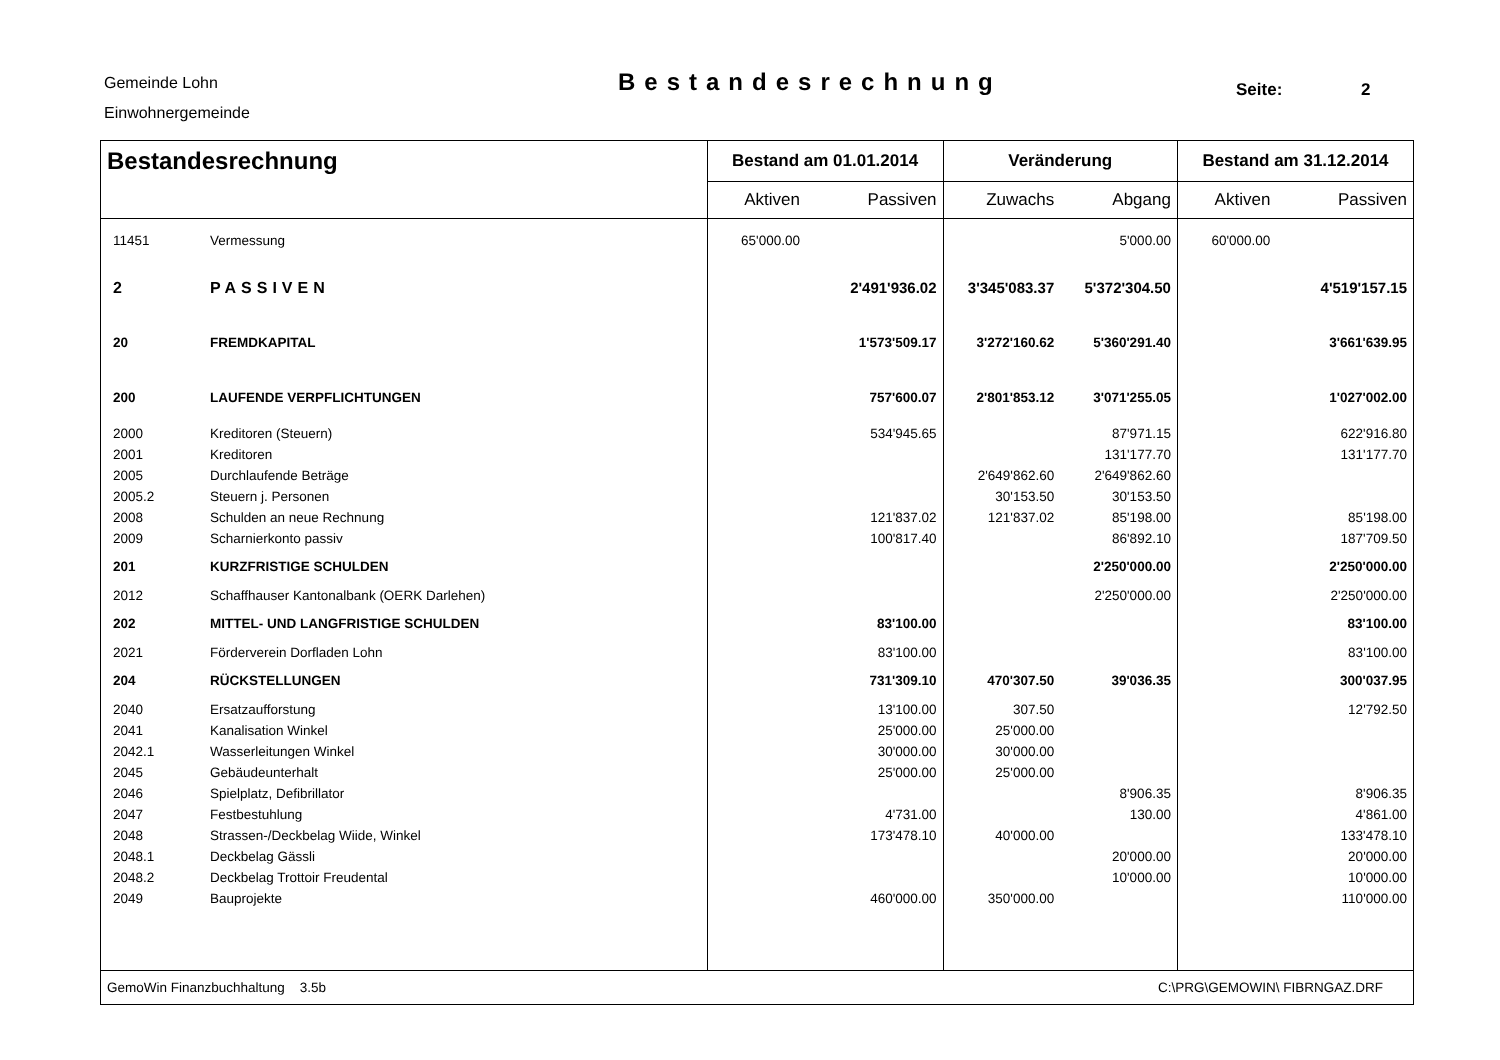Gemeinde Lohn
Einwohnergemeinde
Bestandesrechnung Seite: 2
| Bestandesrechnung | | Bestand am 01.01.2014 | | Veränderung | | Bestand am 31.12.2014 | |
| --- | --- | --- | --- | --- | --- | --- | --- |
| | | Aktiven | Passiven | Zuwachs | Abgang | Aktiven | Passiven |
| 11451 | Vermessung | 65'000.00 | | | 5'000.00 | 60'000.00 | |
| 2 | PASSIVEN | | 2'491'936.02 | 3'345'083.37 | 5'372'304.50 | | 4'519'157.15 |
| 20 | FREMDKAPITAL | | 1'573'509.17 | 3'272'160.62 | 5'360'291.40 | | 3'661'639.95 |
| 200 | LAUFENDE VERPFLICHTUNGEN | | 757'600.07 | 2'801'853.12 | 3'071'255.05 | | 1'027'002.00 |
| 2000 | Kreditoren (Steuern) | | 534'945.65 | | 87'971.15 | | 622'916.80 |
| 2001 | Kreditoren | | | | 131'177.70 | | 131'177.70 |
| 2005 | Durchlaufende Beträge | | | 2'649'862.60 | 2'649'862.60 | | |
| 2005.2 | Steuern j. Personen | | | 30'153.50 | 30'153.50 | | |
| 2008 | Schulden an neue Rechnung | | 121'837.02 | 121'837.02 | 85'198.00 | | 85'198.00 |
| 2009 | Scharnierkonto passiv | | 100'817.40 | | 86'892.10 | | 187'709.50 |
| 201 | KURZFRISTIGE SCHULDEN | | | | 2'250'000.00 | | 2'250'000.00 |
| 2012 | Schaffhauser Kantonalbank (OERK Darlehen) | | | | 2'250'000.00 | | 2'250'000.00 |
| 202 | MITTEL- UND LANGFRISTIGE SCHULDEN | | 83'100.00 | | | | 83'100.00 |
| 2021 | Förderverein Dorfladen Lohn | | 83'100.00 | | | | 83'100.00 |
| 204 | RÜCKSTELLUNGEN | | 731'309.10 | 470'307.50 | 39'036.35 | | 300'037.95 |
| 2040 | Ersatzaufforstung | | 13'100.00 | 307.50 | | | 12'792.50 |
| 2041 | Kanalisation Winkel | | 25'000.00 | 25'000.00 | | | |
| 2042.1 | Wasserleitungen Winkel | | 30'000.00 | 30'000.00 | | | |
| 2045 | Gebäudeunterhalt | | 25'000.00 | 25'000.00 | | | |
| 2046 | Spielplatz, Defibrillator | | | | 8'906.35 | | 8'906.35 |
| 2047 | Festbestuhlung | | 4'731.00 | | 130.00 | | 4'861.00 |
| 2048 | Strassen-/Deckbelag Wiide, Winkel | | 173'478.10 | 40'000.00 | | | 133'478.10 |
| 2048.1 | Deckbelag Gässli | | | | 20'000.00 | | 20'000.00 |
| 2048.2 | Deckbelag Trottoir Freudental | | | | 10'000.00 | | 10'000.00 |
| 2049 | Bauprojekte | | 460'000.00 | 350'000.00 | | | 110'000.00 |
| GemoWin Finanzbuchhaltung 3.5b | | | | C:\PRG\GEMOWIN\ FIBRNGAZ.DRF | | | |